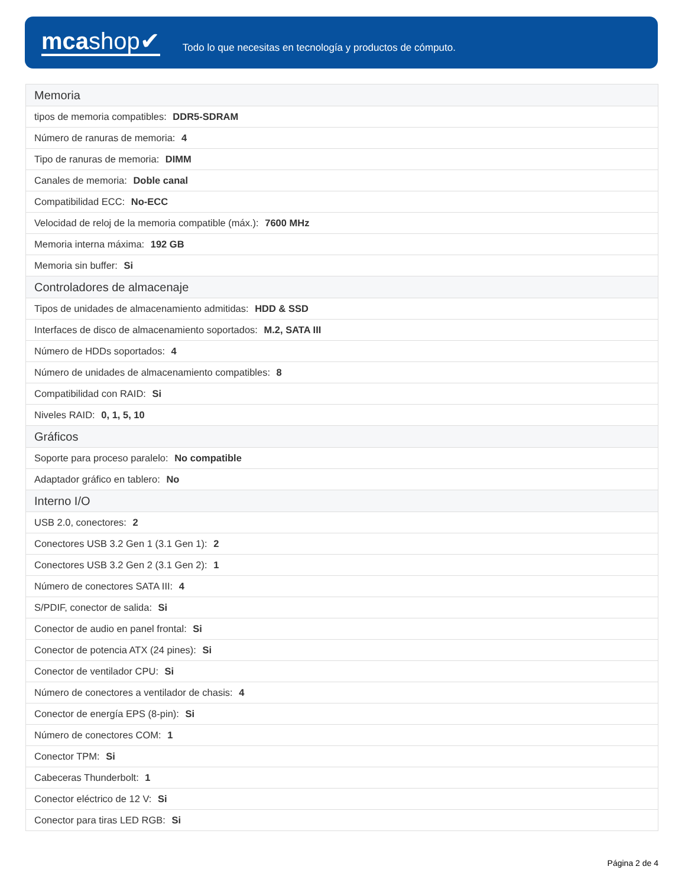mcashop✔
Todo lo que necesitas en tecnología y productos de cómputo.
| Memoria |
| tipos de memoria compatibles: DDR5-SDRAM |
| Número de ranuras de memoria: 4 |
| Tipo de ranuras de memoria: DIMM |
| Canales de memoria: Doble canal |
| Compatibilidad ECC: No-ECC |
| Velocidad de reloj de la memoria compatible (máx.): 7600 MHz |
| Memoria interna máxima: 192 GB |
| Memoria sin buffer: Si |
| Controladores de almacenaje |
| Tipos de unidades de almacenamiento admitidas: HDD & SSD |
| Interfaces de disco de almacenamiento soportados: M.2, SATA III |
| Número de HDDs soportados: 4 |
| Número de unidades de almacenamiento compatibles: 8 |
| Compatibilidad con RAID: Si |
| Niveles RAID: 0, 1, 5, 10 |
| Gráficos |
| Soporte para proceso paralelo: No compatible |
| Adaptador gráfico en tablero: No |
| Interno I/O |
| USB 2.0, conectores: 2 |
| Conectores USB 3.2 Gen 1 (3.1 Gen 1): 2 |
| Conectores USB 3.2 Gen 2 (3.1 Gen 2): 1 |
| Número de conectores SATA III: 4 |
| S/PDIF, conector de salida: Si |
| Conector de audio en panel frontal: Si |
| Conector de potencia ATX (24 pines): Si |
| Conector de ventilador CPU: Si |
| Número de conectores a ventilador de chasis: 4 |
| Conector de energía EPS (8-pin): Si |
| Número de conectores COM: 1 |
| Conector TPM: Si |
| Cabeceras Thunderbolt: 1 |
| Conector eléctrico de 12 V: Si |
| Conector para tiras LED RGB: Si |
Página 2 de 4